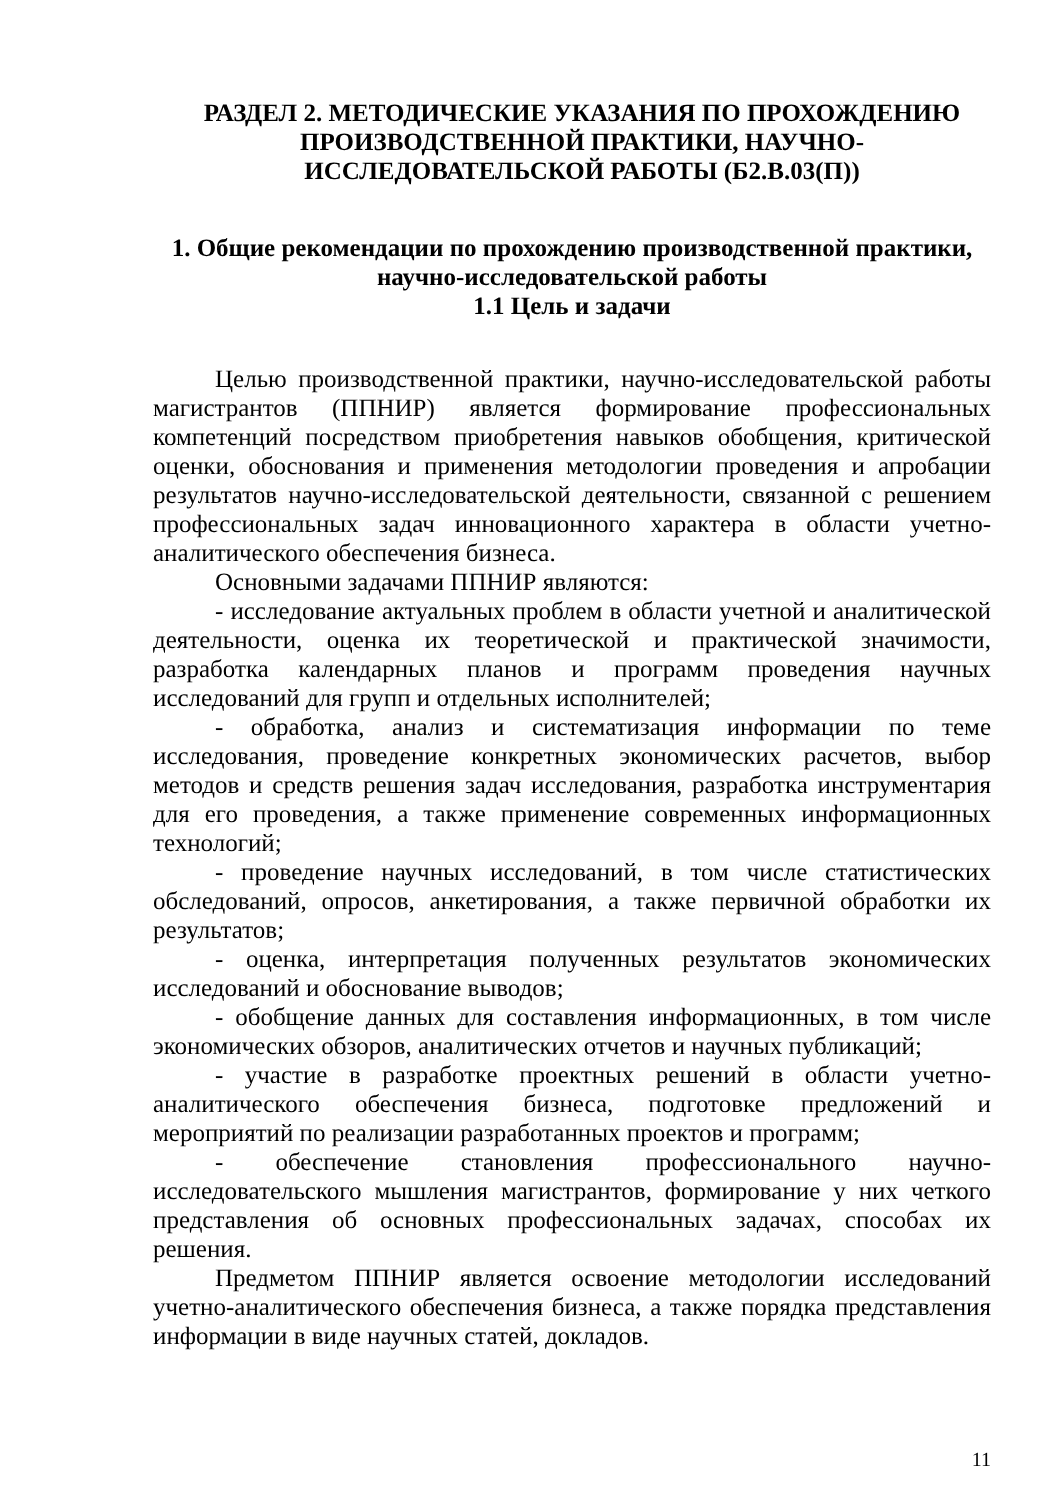РАЗДЕЛ 2. МЕТОДИЧЕСКИЕ УКАЗАНИЯ ПО ПРОХОЖДЕНИЮ
ПРОИЗВОДСТВЕННОЙ ПРАКТИКИ, НАУЧНО-
ИССЛЕДОВАТЕЛЬСКОЙ РАБОТЫ (Б2.В.03(П))
1. Общие рекомендации по прохождению производственной практики, научно-исследовательской работы
1.1 Цель и задачи
Целью производственной практики, научно-исследовательской работы магистрантов (ППНИР) является формирование профессиональных компетенций посредством приобретения навыков обобщения, критической оценки, обоснования и применения методологии проведения и апробации результатов научно-исследовательской деятельности, связанной с решением профессиональных задач инновационного характера в области учетно-аналитического обеспечения бизнеса.
Основными задачами ППНИР являются:
- исследование актуальных проблем в области учетной и аналитической деятельности, оценка их теоретической и практической значимости, разработка календарных планов и программ проведения научных исследований для групп и отдельных исполнителей;
- обработка, анализ и систематизация информации по теме исследования, проведение конкретных экономических расчетов, выбор методов и средств решения задач исследования, разработка инструментария для его проведения, а также применение современных информационных технологий;
- проведение научных исследований, в том числе статистических обследований, опросов, анкетирования, а также первичной обработки их результатов;
- оценка, интерпретация полученных результатов экономических исследований и обоснование выводов;
- обобщение данных для составления информационных, в том числе экономических обзоров, аналитических отчетов и научных публикаций;
- участие в разработке проектных решений в области учетно-аналитического обеспечения бизнеса, подготовке предложений и мероприятий по реализации разработанных проектов и программ;
- обеспечение становления профессионального научно-исследовательского мышления магистрантов, формирование у них четкого представления об основных профессиональных задачах, способах их решения.
Предметом ППНИР является освоение методологии исследований учетно-аналитического обеспечения бизнеса, а также порядка представления информации в виде научных статей, докладов.
11